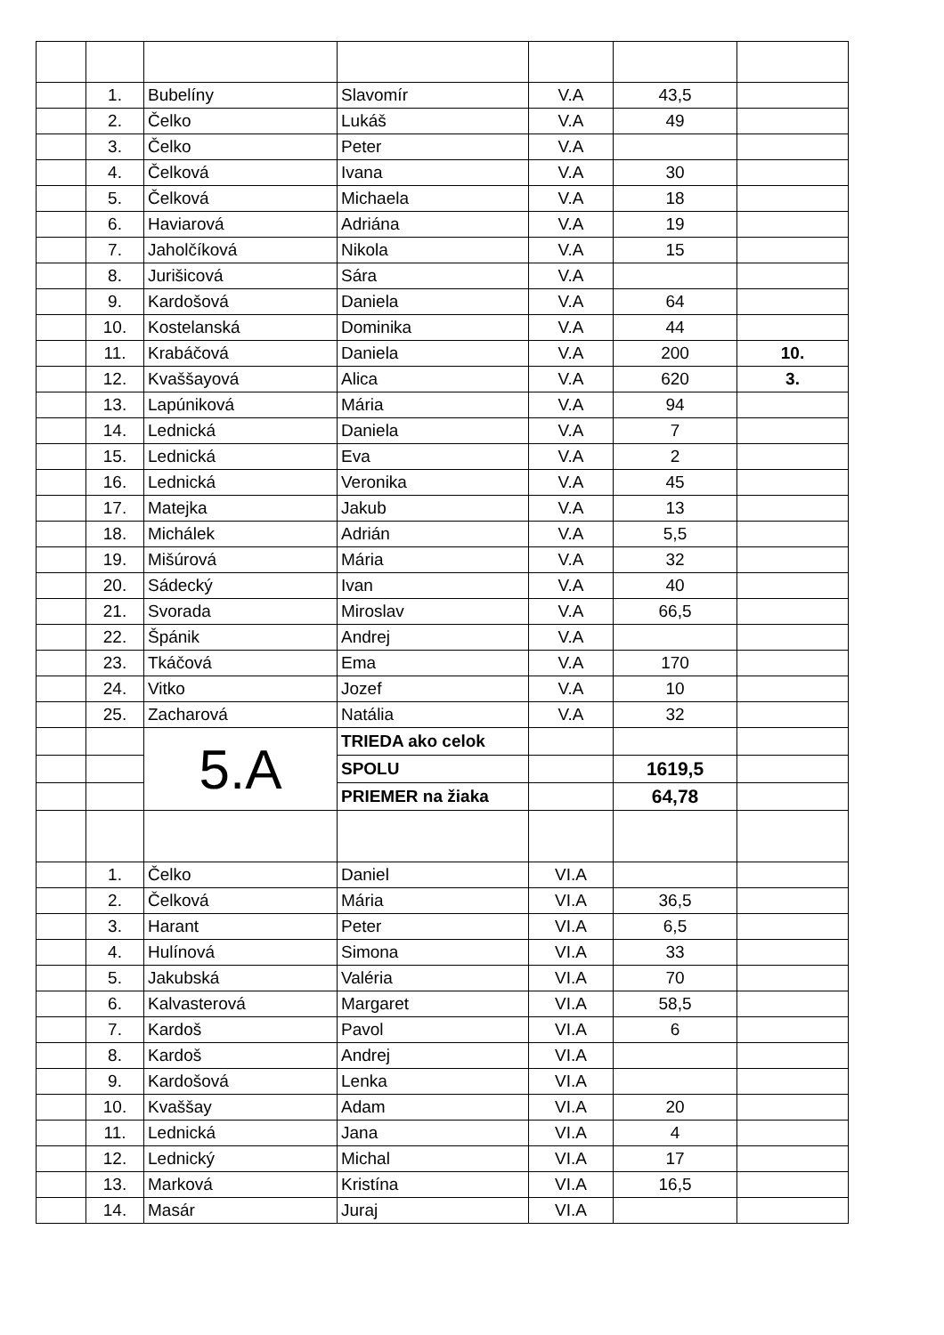| | 1. | Bubelíny | Slavomír | V.A | 43,5 | |
| | 2. | Čelko | Lukáš | V.A | 49 | |
| | 3. | Čelko | Peter | V.A | | |
| | 4. | Čelková | Ivana | V.A | 30 | |
| | 5. | Čelková | Michaela | V.A | 18 | |
| | 6. | Haviarová | Adriána | V.A | 19 | |
| | 7. | Jaholčíková | Nikola | V.A | 15 | |
| | 8. | Jurišicová | Sára | V.A | | |
| | 9. | Kardošová | Daniela | V.A | 64 | |
| | 10. | Kostelanská | Dominika | V.A | 44 | |
| | 11. | Krabáčová | Daniela | V.A | 200 | 10. |
| | 12. | Kvaššayová | Alica | V.A | 620 | 3. |
| | 13. | Lapúniková | Mária | V.A | 94 | |
| | 14. | Lednická | Daniela | V.A | 7 | |
| | 15. | Lednická | Eva | V.A | 2 | |
| | 16. | Lednická | Veronika | V.A | 45 | |
| | 17. | Matejka | Jakub | V.A | 13 | |
| | 18. | Michálek | Adrián | V.A | 5,5 | |
| | 19. | Mišúrová | Mária | V.A | 32 | |
| | 20. | Sádecký | Ivan | V.A | 40 | |
| | 21. | Svorada | Miroslav | V.A | 66,5 | |
| | 22. | Špánik | Andrej | V.A | | |
| | 23. | Tkáčová | Ema | V.A | 170 | |
| | 24. | Vitko | Jozef | V.A | 10 | |
| | 25. | Zacharová | Natália | V.A | 32 | |
| | | 5.A | TRIEDA ako celok | | | |
| | | | SPOLU | | 1619,5 | |
| | | | PRIEMER na žiaka | | 64,78 | |
| | 1. | Čelko | Daniel | VI.A | | |
| | 2. | Čelková | Mária | VI.A | 36,5 | |
| | 3. | Harant | Peter | VI.A | 6,5 | |
| | 4. | Hulínová | Simona | VI.A | 33 | |
| | 5. | Jakubská | Valéria | VI.A | 70 | |
| | 6. | Kalvasterová | Margaret | VI.A | 58,5 | |
| | 7. | Kardoš | Pavol | VI.A | 6 | |
| | 8. | Kardoš | Andrej | VI.A | | |
| | 9. | Kardošová | Lenka | VI.A | | |
| | 10. | Kvaššay | Adam | VI.A | 20 | |
| | 11. | Lednická | Jana | VI.A | 4 | |
| | 12. | Lednický | Michal | VI.A | 17 | |
| | 13. | Marková | Kristína | VI.A | 16,5 | |
| | 14. | Masár | Juraj | VI.A | | |